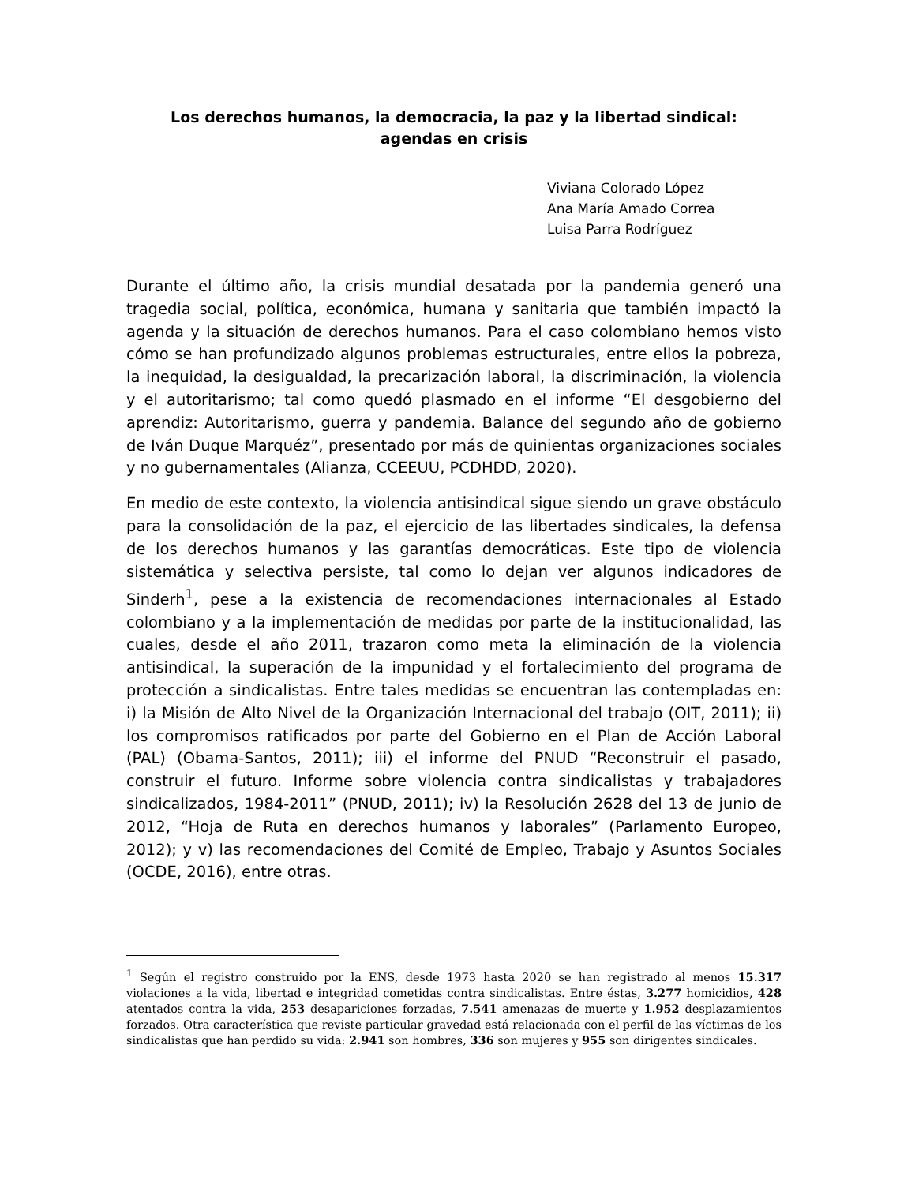Los derechos humanos, la democracia, la paz y la libertad sindical:
agendas en crisis
Viviana Colorado López
Ana María Amado Correa
Luisa Parra Rodríguez
Durante el último año, la crisis mundial desatada por la pandemia generó una tragedia social, política, económica, humana y sanitaria que también impactó la agenda y la situación de derechos humanos. Para el caso colombiano hemos visto cómo se han profundizado algunos problemas estructurales, entre ellos la pobreza, la inequidad, la desigualdad, la precarización laboral, la discriminación, la violencia y el autoritarismo; tal como quedó plasmado en el informe “El desgobierno del aprendiz: Autoritarismo, guerra y pandemia. Balance del segundo año de gobierno de Iván Duque Marquéz”, presentado por más de quinientas organizaciones sociales y no gubernamentales (Alianza, CCEEUU, PCDHDD, 2020).
En medio de este contexto, la violencia antisindical sigue siendo un grave obstáculo para la consolidación de la paz, el ejercicio de las libertades sindicales, la defensa de los derechos humanos y las garantías democráticas. Este tipo de violencia sistemática y selectiva persiste, tal como lo dejan ver algunos indicadores de Sinderh<sup>1</sup>, pese a la existencia de recomendaciones internacionales al Estado colombiano y a la implementación de medidas por parte de la institucionalidad, las cuales, desde el año 2011, trazaron como meta la eliminación de la violencia antisindical, la superación de la impunidad y el fortalecimiento del programa de protección a sindicalistas. Entre tales medidas se encuentran las contempladas en: i) la Misión de Alto Nivel de la Organización Internacional del trabajo (OIT, 2011); ii) los compromisos ratificados por parte del Gobierno en el Plan de Acción Laboral (PAL) (Obama-Santos, 2011); iii) el informe del PNUD “Reconstruir el pasado, construir el futuro. Informe sobre violencia contra sindicalistas y trabajadores sindicalizados, 1984-2011” (PNUD, 2011); iv) la Resolución 2628 del 13 de junio de 2012, “Hoja de Ruta en derechos humanos y laborales” (Parlamento Europeo, 2012); y v) las recomendaciones del Comité de Empleo, Trabajo y Asuntos Sociales (OCDE, 2016), entre otras.
<sup>1</sup> Según el registro construido por la ENS, desde 1973 hasta 2020 se han registrado al menos 15.317 violaciones a la vida, libertad e integridad cometidas contra sindicalistas. Entre éstas, 3.277 homicidios, 428 atentados contra la vida, 253 desapariciones forzadas, 7.541 amenazas de muerte y 1.952 desplazamientos forzados. Otra característica que reviste particular gravedad está relacionada con el perfil de las víctimas de los sindicalistas que han perdido su vida: 2.941 son hombres, 336 son mujeres y 955 son dirigentes sindicales.